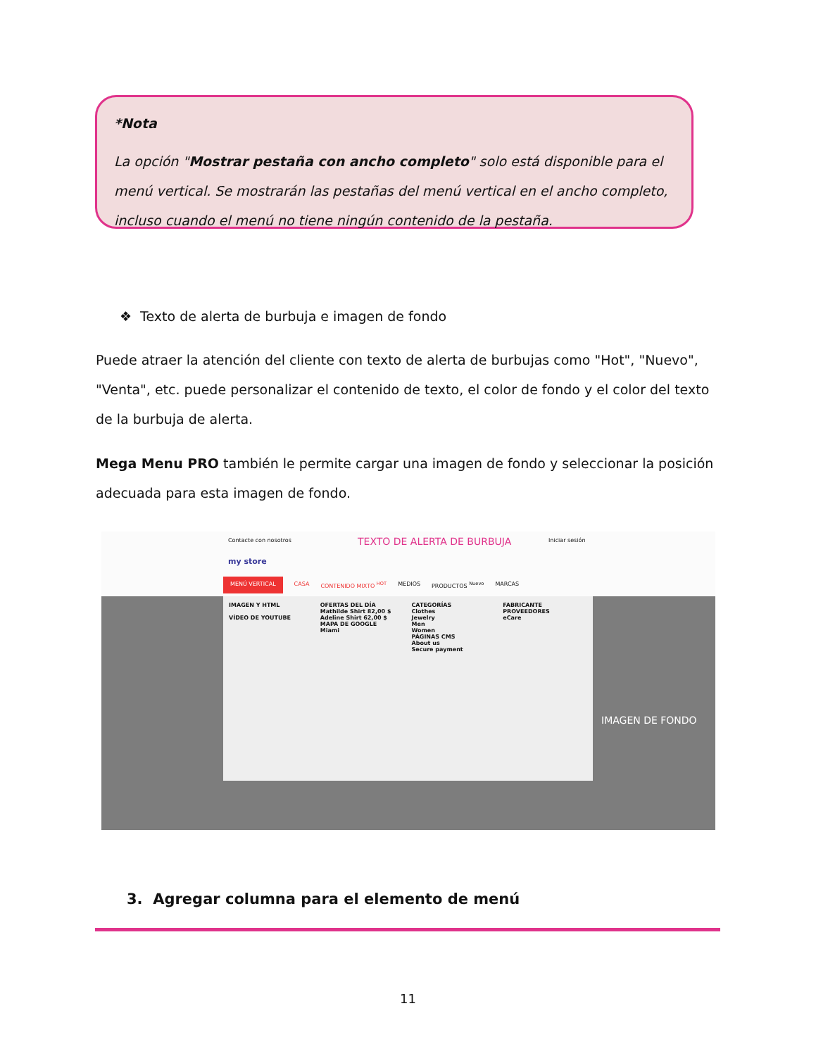*Nota
La opción "Mostrar pestaña con ancho completo" solo está disponible para el menú vertical. Se mostrarán las pestañas del menú vertical en el ancho completo, incluso cuando el menú no tiene ningún contenido de la pestaña.
❖ Texto de alerta de burbuja e imagen de fondo
Puede atraer la atención del cliente con texto de alerta de burbujas como "Hot", "Nuevo", "Venta", etc. puede personalizar el contenido de texto, el color de fondo y el color del texto de la burbuja de alerta.
Mega Menu PRO también le permite cargar una imagen de fondo y seleccionar la posición adecuada para esta imagen de fondo.
Contacte con nosotros TEXTO DE ALERTA DE BURBUJA Iniciar sesión
my store
MENÚ VERTICAL CASA CONTENIDO MIXTO <sup>HOT</sup> MEDIOS PRODUCTOS <sup>Nuevo</sup> MARCAS
IMAGEN Y HTML
VÍDEO DE YOUTUBE
OFERTAS DEL DÍA
Mathilde Shirt 82,00 $
Adeline Shirt 62,00 $
MAPA DE GOOGLE
Miami
CATEGORÍAS
Clothes
Jewelry
Men
Women
PÁGINAS CMS
About us
Secure payment
FABRICANTE
PROVEEDORES
eCare
IMAGEN DE FONDO
3. Agregar columna para el elemento de menú
11